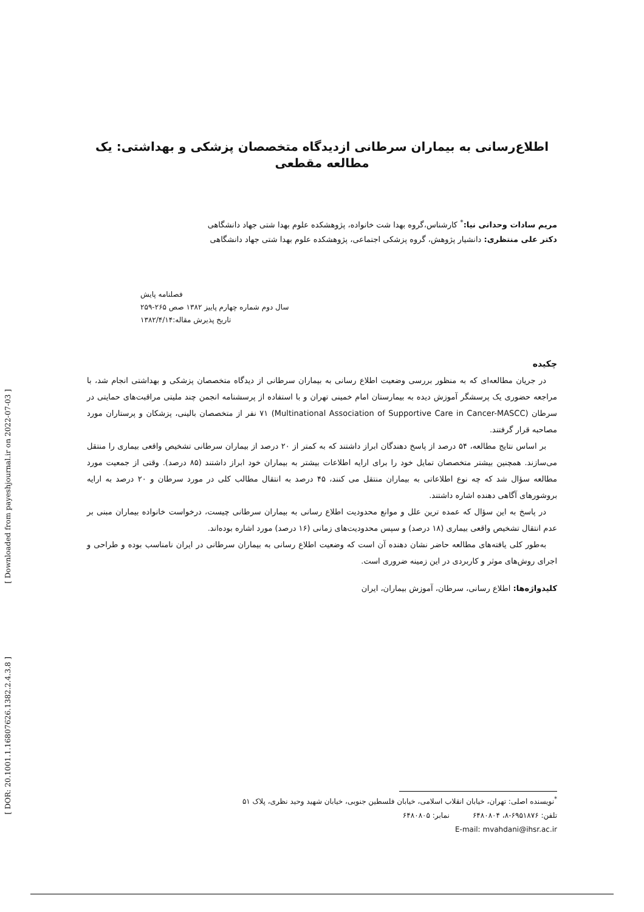اطلاع‌رسانی به بیماران سرطانی ازدیدگاه متخصصان پزشکی و بهداشتی: یک مطالعه مقطعی
مریم سادات وحدانی نیا:<sup>*</sup> کارشناس،گروه بهدا شت خانواده، پژوهشکده علوم بهدا شتی جهاد دانشگاهی
دکتر علی منتظری: دانشیار پژوهش، گروه پزشکی اجتماعی، پژوهشکده علوم بهدا شتی جهاد دانشگاهی
فصلنامه پایش
سال دوم شماره چهارم پاییز ۱۳۸۲ صص ۲۶۵-۲۵۹
تاریخ پذیرش مقاله:۱۳۸۲/۴/۱۴
چکیده
در جریان مطالعه‌ای که به منظور بررسی وضعیت اطلاع رسانی به بیماران سرطانی از دیدگاه متخصصان پزشکی و بهداشتی انجام شد، با مراجعه حضوری یک پرسشگر آموزش دیده به بیمارستان امام خمینی تهران و با استفاده از پرسشنامه انجمن چند ملیتی مراقبت‌های حمایتی در سرطان (Multinational Association of Supportive Care in Cancer-MASCC) ۷۱ نفر از متخصصان بالینی، پزشکان و پرستاران مورد مصاحبه قرار گرفتند.
بر اساس نتایج مطالعه، ۵۴ درصد از پاسخ دهندگان ابراز داشتند که به کمتر از ۲۰ درصد از بیماران سرطانی تشخیص واقعی بیماری را منتقل می‌سازند. همچنین بیشتر متخصصان تمایل خود را برای ارایه اطلاعات بیشتر به بیماران خود ابراز داشتند (۸۵ درصد). وقتی از جمعیت مورد مطالعه سؤال شد که چه نوع اطلاعاتی به بیماران منتقل می کنند، ۴۵ درصد به انتقال مطالب کلی در مورد سرطان و ۲۰ درصد به ارایه بروشورهای آگاهی دهنده اشاره داشتند.
در پاسخ به این سؤال که عمده ترین علل و موانع محدودیت اطلاع رسانی به بیماران سرطانی چیست، درخواست خانواده بیماران مبنی بر عدم انتقال تشخیص واقعی بیماری (۱۸ درصد) و سپس محدودیت‌های زمانی (۱۶ درصد) مورد اشاره بوده‌اند.
به‌طور کلی یافته‌های مطالعه حاضر نشان دهنده آن است که وضعیت اطلاع رسانی به بیماران سرطانی در ایران نامناسب بوده و طراحی و اجرای روش‌های موثر و کاربردی در این زمینه ضروری است.
کلیدواژه‌ها: اطلاع رسانی، سرطان، آموزش بیماران، ایران
<sup>*</sup> نویسنده اصلی: تهران، خیابان انقلاب اسلامی، خیابان فلسطین جنوبی، خیابان شهید وحید نظری، پلاک ۵۱
تلفن: ۶۹۵۱۸۷۶-۸، ۶۴۸۰۸۰۴ نمابر: ۶۴۸۰۸۰۵
E-mail: mvahdani@ihsr.ac.ir
[ Downloaded from payeshjournal.ir on 2022-07-03 ]
[ DOR: 20.1001.1.16807626.1382.2.4.3.8 ]